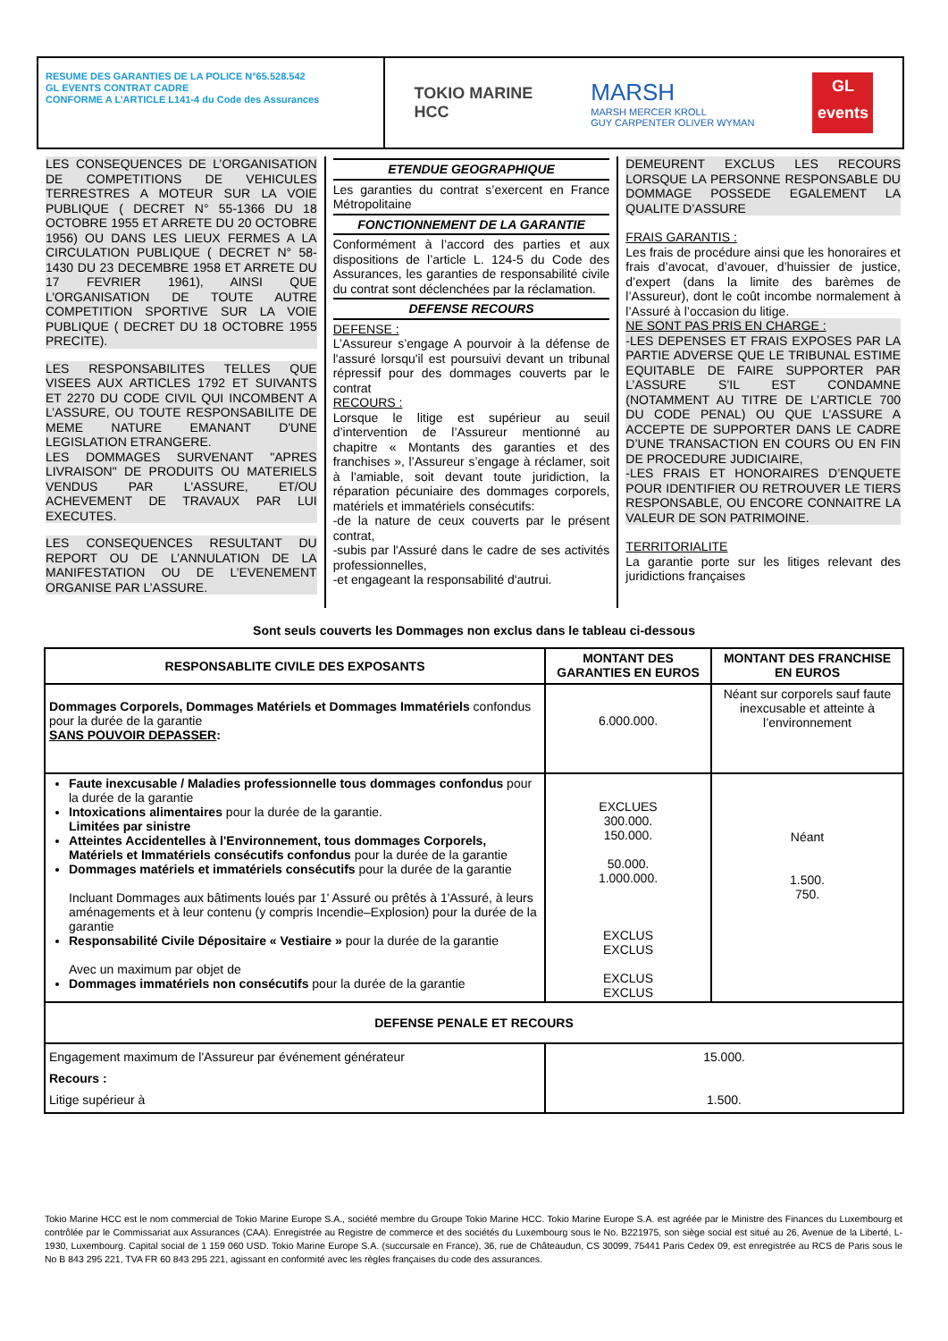RESUME DES GARANTIES DE LA POLICE N°65.528.542
GL EVENTS CONTRAT CADRE
CONFORME A L’ARTICLE L141-4 du Code des Assurances
TOKIO MARINE
HCC
MARSH
MARSH MERCER KROLL
GUY CARPENTER OLIVER WYMAN
GL
events
LES CONSEQUENCES DE L’ORGANISATION DE COMPETITIONS DE VEHICULES TERRESTRES A MOTEUR SUR LA VOIE PUBLIQUE ( DECRET N° 55-1366 DU 18 OCTOBRE 1955 ET ARRETE DU 20 OCTOBRE 1956) OU DANS LES LIEUX FERMES A LA CIRCULATION PUBLIQUE ( DECRET N° 58-1430 DU 23 DECEMBRE 1958 ET ARRETE DU 17 FEVRIER 1961), AINSI QUE L’ORGANISATION DE TOUTE AUTRE COMPETITION SPORTIVE SUR LA VOIE PUBLIQUE ( DECRET DU 18 OCTOBRE 1955 PRECITE).
LES RESPONSABILITES TELLES QUE VISEES AUX ARTICLES 1792 ET SUIVANTS ET 2270 DU CODE CIVIL QUI INCOMBENT A L’ASSURE, OU TOUTE RESPONSABILITE DE MEME NATURE EMANANT D'UNE LEGISLATION ETRANGERE.
LES DOMMAGES SURVENANT "APRES LIVRAISON" DE PRODUITS OU MATERIELS VENDUS PAR L'ASSURE, ET/OU ACHEVEMENT DE TRAVAUX PAR LUI EXECUTES.
LES CONSEQUENCES RESULTANT DU REPORT OU DE L’ANNULATION DE LA MANIFESTATION OU DE L’EVENEMENT ORGANISE PAR L’ASSURE.
ETENDUE GEOGRAPHIQUE
Les garanties du contrat s’exercent en France Métropolitaine
FONCTIONNEMENT DE LA GARANTIE
Conformément à l’accord des parties et aux dispositions de l’article L. 124-5 du Code des Assurances, les garanties de responsabilité civile du contrat sont déclenchées par la réclamation.
DEFENSE RECOURS
DEFENSE :
L’Assureur s’engage A pourvoir à la défense de l'assuré lorsqu'il est poursuivi devant un tribunal répressif pour des dommages couverts par le contrat
RECOURS :
Lorsque le litige est supérieur au seuil d’intervention de l’Assureur mentionné au chapitre « Montants des garanties et des franchises », l’Assureur s’engage à réclamer, soit à l'amiable, soit devant toute juridiction, la réparation pécuniaire des dommages corporels, matériels et immatériels consécutifs:
-de la nature de ceux couverts par le présent contrat,
-subis par l'Assuré dans le cadre de ses activités professionnelles,
-et engageant la responsabilité d'autrui.
DEMEURENT EXCLUS LES RECOURS LORSQUE LA PERSONNE RESPONSABLE DU DOMMAGE POSSEDE EGALEMENT LA QUALITE D’ASSURE
FRAIS GARANTIS :
Les frais de procédure ainsi que les honoraires et frais d’avocat, d’avouer, d’huissier de justice, d’expert (dans la limite des barèmes de l’Assureur), dont le coût incombe normalement à l’Assuré à l’occasion du litige.
NE SONT PAS PRIS EN CHARGE :
-LES DEPENSES ET FRAIS EXPOSES PAR LA PARTIE ADVERSE QUE LE TRIBUNAL ESTIME EQUITABLE DE FAIRE SUPPORTER PAR L’ASSURE S’IL EST CONDAMNE (NOTAMMENT AU TITRE DE L’ARTICLE 700 DU CODE PENAL) OU QUE L’ASSURE A ACCEPTE DE SUPPORTER DANS LE CADRE D’UNE TRANSACTION EN COURS OU EN FIN DE PROCEDURE JUDICIAIRE,
-LES FRAIS ET HONORAIRES D’ENQUETE POUR IDENTIFIER OU RETROUVER LE TIERS RESPONSABLE, OU ENCORE CONNAITRE LA VALEUR DE SON PATRIMOINE.
TERRITORIALITE
La garantie porte sur les litiges relevant des juridictions françaises
Sont seuls couverts les Dommages non exclus dans le tableau ci-dessous
| RESPONSABLITE CIVILE DES EXPOSANTS | MONTANT DES GARANTIES EN EUROS | MONTANT DES FRANCHISE EN EUROS |
| --- | --- | --- |
| Dommages Corporels, Dommages Matériels et Dommages Immatériels confondus pour la durée de la garantie SANS POUVOIR DEPASSER : | 6.000.000. | Néant sur corporels sauf faute inexcusable et atteinte à l’environnement |
| Faute inexcusable / Maladies professionnelle tous dommages confondus pour la durée de la garantie Intoxications alimentaires pour la durée de la garantie. Limitées par sinistre Atteintes Accidentelles à l'Environnement, tous dommages Corporels, Matériels et Immatériels consécutifs confondus pour la durée de la garantie Dommages matériels et immatériels consécutifs pour la durée de la garantie Incluant Dommages aux bâtiments loués par 1' Assuré ou prêtés à 1'Assuré, à leurs aménagements et à leur contenu (y compris Incendie–Explosion) pour la durée de la garantie Responsabilité Civile Dépositaire « Vestiaire » pour la durée de la garantie Avec un maximum par objet de Dommages immatériels non consécutifs pour la durée de la garantie | EXCLUES 300.000. 150.000. 50.000. 1.000.000. EXCLUS EXCLUS EXCLUS EXCLUS | Néant 1.500. 750. |
| DEFENSE PENALE ET RECOURS | | |
| Engagement maximum de l'Assureur par événement générateur Recours : Litige supérieur à | 15.000. 1.500. | |
Tokio Marine HCC est le nom commercial de Tokio Marine Europe S.A., société membre du Groupe Tokio Marine HCC. Tokio Marine Europe S.A. est agréée par le Ministre des Finances du Luxembourg et contrôlée par le Commissariat aux Assurances (CAA). Enregistrée au Registre de commerce et des sociétés du Luxembourg sous le No. B221975, son siège social est situé au 26, Avenue de la Liberté, L-1930, Luxembourg. Capital social de 1 159 060 USD. Tokio Marine Europe S.A. (succursale en France), 36, rue de Châteaudun, CS 30099, 75441 Paris Cedex 09, est enregistrée au RCS de Paris sous le No B 843 295 221, TVA FR 60 843 295 221, agissant en conformité avec les règles françaises du code des assurances.